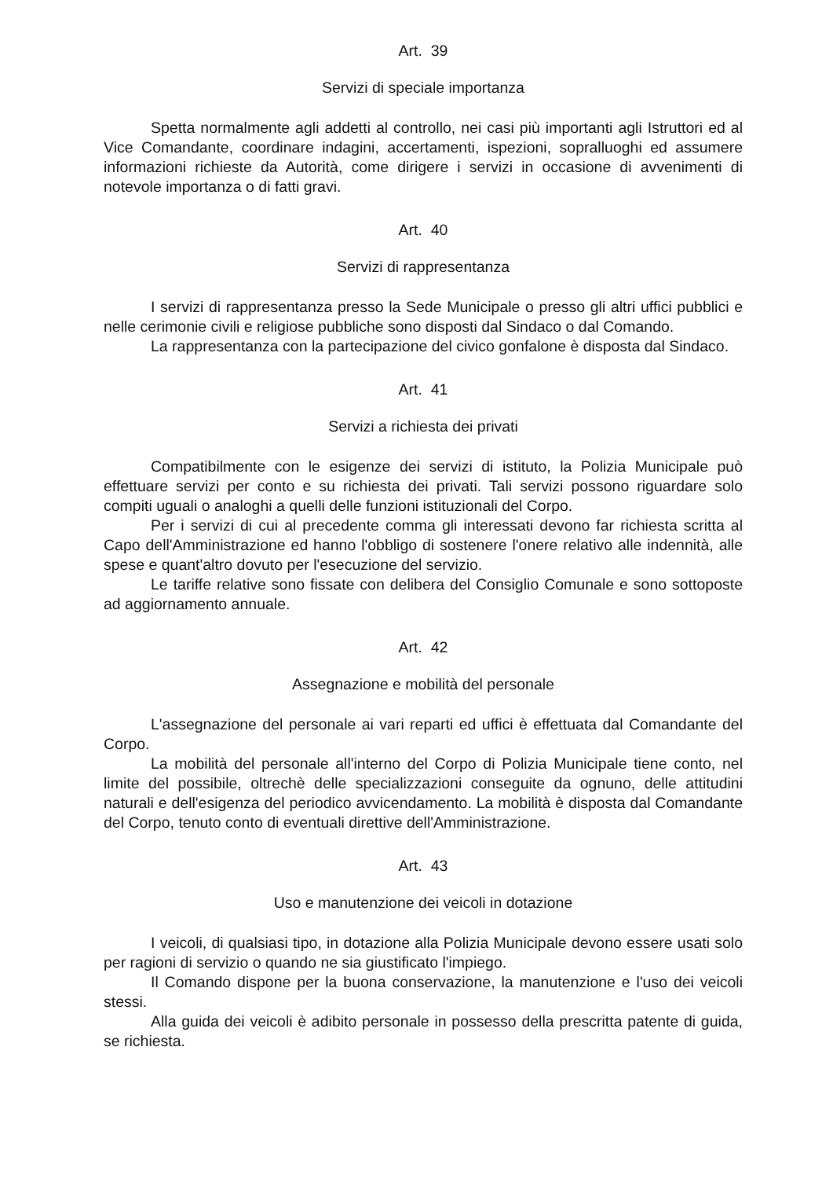Art. 39
Servizi di speciale importanza
Spetta normalmente agli addetti al controllo, nei casi più importanti agli Istruttori ed al Vice Comandante, coordinare indagini, accertamenti, ispezioni, sopralluoghi ed assumere informazioni richieste da Autorità, come dirigere i servizi in occasione di avvenimenti di notevole importanza o di fatti gravi.
Art. 40
Servizi di rappresentanza
I servizi di rappresentanza presso la Sede Municipale o presso gli altri uffici pubblici e nelle cerimonie civili e religiose pubbliche sono disposti dal Sindaco o dal Comando.
La rappresentanza con la partecipazione del civico gonfalone è disposta dal Sindaco.
Art. 41
Servizi a richiesta dei privati
Compatibilmente con le esigenze dei servizi di istituto, la Polizia Municipale può effettuare servizi per conto e su richiesta dei privati. Tali servizi possono riguardare solo compiti uguali o analoghi a quelli delle funzioni istituzionali del Corpo.
Per i servizi di cui al precedente comma gli interessati devono far richiesta scritta al Capo dell'Amministrazione ed hanno l'obbligo di sostenere l'onere relativo alle indennità, alle spese e quant'altro dovuto per l'esecuzione del servizio.
Le tariffe relative sono fissate con delibera del Consiglio Comunale e sono sottoposte ad aggiornamento annuale.
Art. 42
Assegnazione e mobilità del personale
L'assegnazione del personale ai vari reparti ed uffici è effettuata dal Comandante del Corpo.
La mobilità del personale all'interno del Corpo di Polizia Municipale tiene conto, nel limite del possibile, oltrechè delle specializzazioni conseguite da ognuno, delle attitudini naturali e dell'esigenza del periodico avvicendamento. La mobilità è disposta dal Comandante del Corpo, tenuto conto di eventuali direttive dell'Amministrazione.
Art. 43
Uso e manutenzione dei veicoli in dotazione
I veicoli, di qualsiasi tipo, in dotazione alla Polizia Municipale devono essere usati solo per ragioni di servizio o quando ne sia giustificato l'impiego.
Il Comando dispone per la buona conservazione, la manutenzione e l'uso dei veicoli stessi.
Alla guida dei veicoli è adibito personale in possesso della prescritta patente di guida, se richiesta.